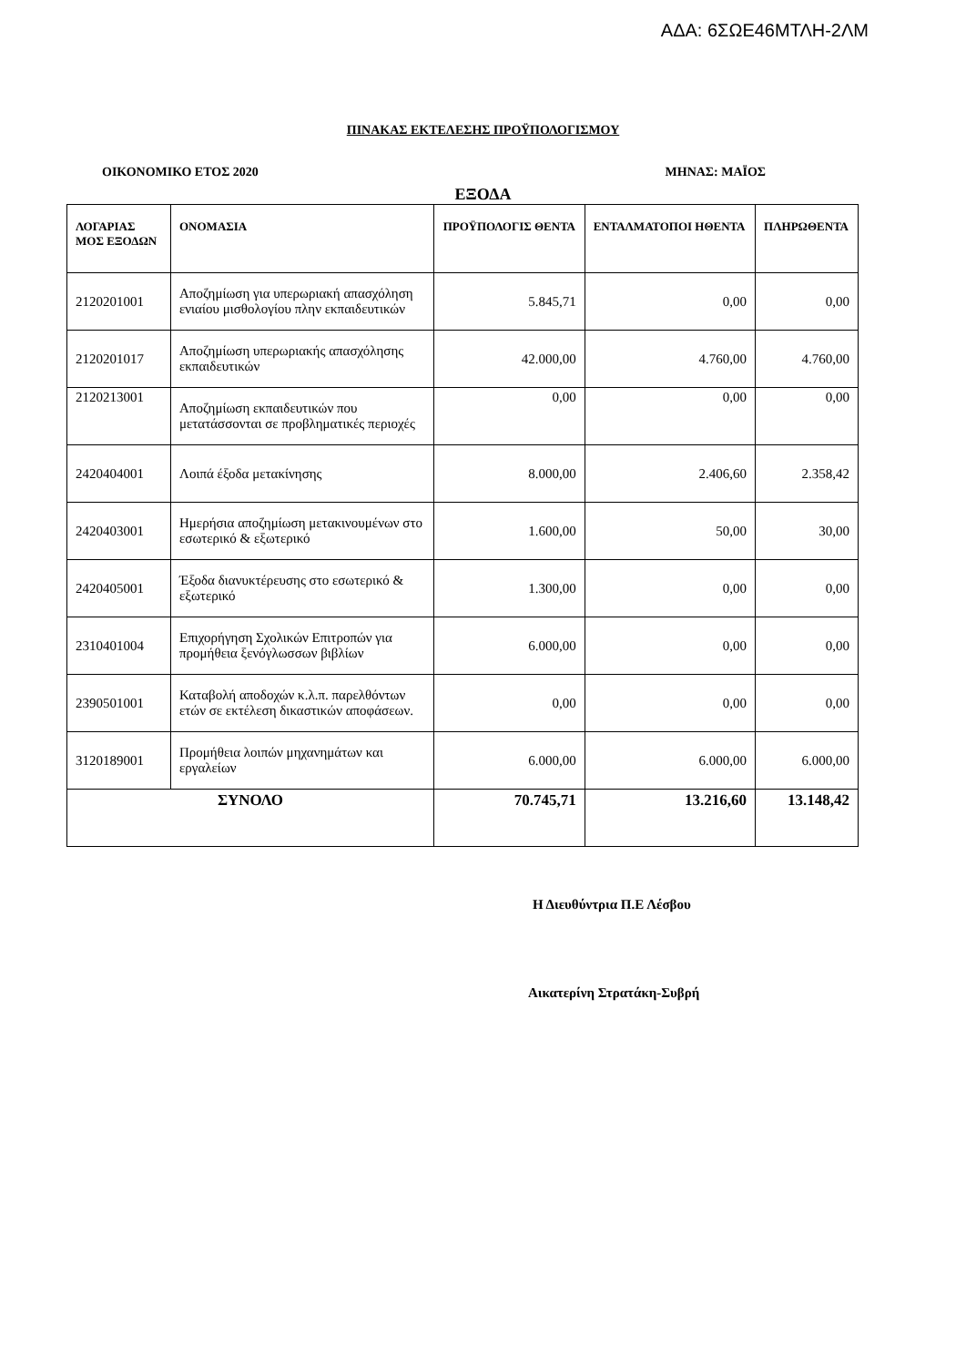ΑΔΑ: 6ΣΩΕ46ΜΤΛΗ-2ΛΜ
ΠΙΝΑΚΑΣ ΕΚΤΕΛΕΣΗΣ ΠΡΟΫΠΟΛΟΓΙΣΜΟΥ
ΟΙΚΟΝΟΜΙΚΟ ΕΤΟΣ 2020 ΜΗΝΑΣ: ΜΑΪΟΣ
ΕΞΟΔΑ
| ΛΟΓΑΡΙΑΣ ΜΟΣ ΕΞΟΔΩΝ | ΟΝΟΜΑΣΙΑ | ΠΡΟΫΠΟΛΟΓΙΣ ΘΕΝΤΑ | ΕΝΤΑΛΜΑΤΟΠΟΙ ΗΘΕΝΤΑ | ΠΛΗΡΩΘΕΝΤΑ |
| --- | --- | --- | --- | --- |
| 2120201001 | Αποζημίωση για υπερωριακή απασχόληση ενιαίου μισθολογίου πλην εκπαιδευτικών | 5.845,71 | 0,00 | 0,00 |
| 2120201017 | Αποζημίωση υπερωριακής απασχόλησης εκπαιδευτικών | 42.000,00 | 4.760,00 | 4.760,00 |
| 2120213001 | Αποζημίωση εκπαιδευτικών που μετατάσσονται σε προβληματικές περιοχές | 0,00 | 0,00 | 0,00 |
| 2420404001 | Λοιπά έξοδα μετακίνησης | 8.000,00 | 2.406,60 | 2.358,42 |
| 2420403001 | Ημερήσια αποζημίωση μετακινουμένων στο εσωτερικό & εξωτερικό | 1.600,00 | 50,00 | 30,00 |
| 2420405001 | Έξοδα διανυκτέρευσης στο εσωτερικό & εξωτερικό | 1.300,00 | 0,00 | 0,00 |
| 2310401004 | Επιχορήγηση Σχολικών Επιτροπών για προμήθεια ξενόγλωσσων βιβλίων | 6.000,00 | 0,00 | 0,00 |
| 2390501001 | Καταβολή αποδοχών κ.λ.π. παρελθόντων ετών σε εκτέλεση δικαστικών αποφάσεων. | 0,00 | 0,00 | 0,00 |
| 3120189001 | Προμήθεια λοιπών μηχανημάτων και εργαλείων | 6.000,00 | 6.000,00 | 6.000,00 |
| ΣΥΝΟΛΟ | | 70.745,71 | 13.216,60 | 13.148,42 |
Η Διευθύντρια Π.Ε Λέσβου
Αικατερίνη Στρατάκη-Συβρή